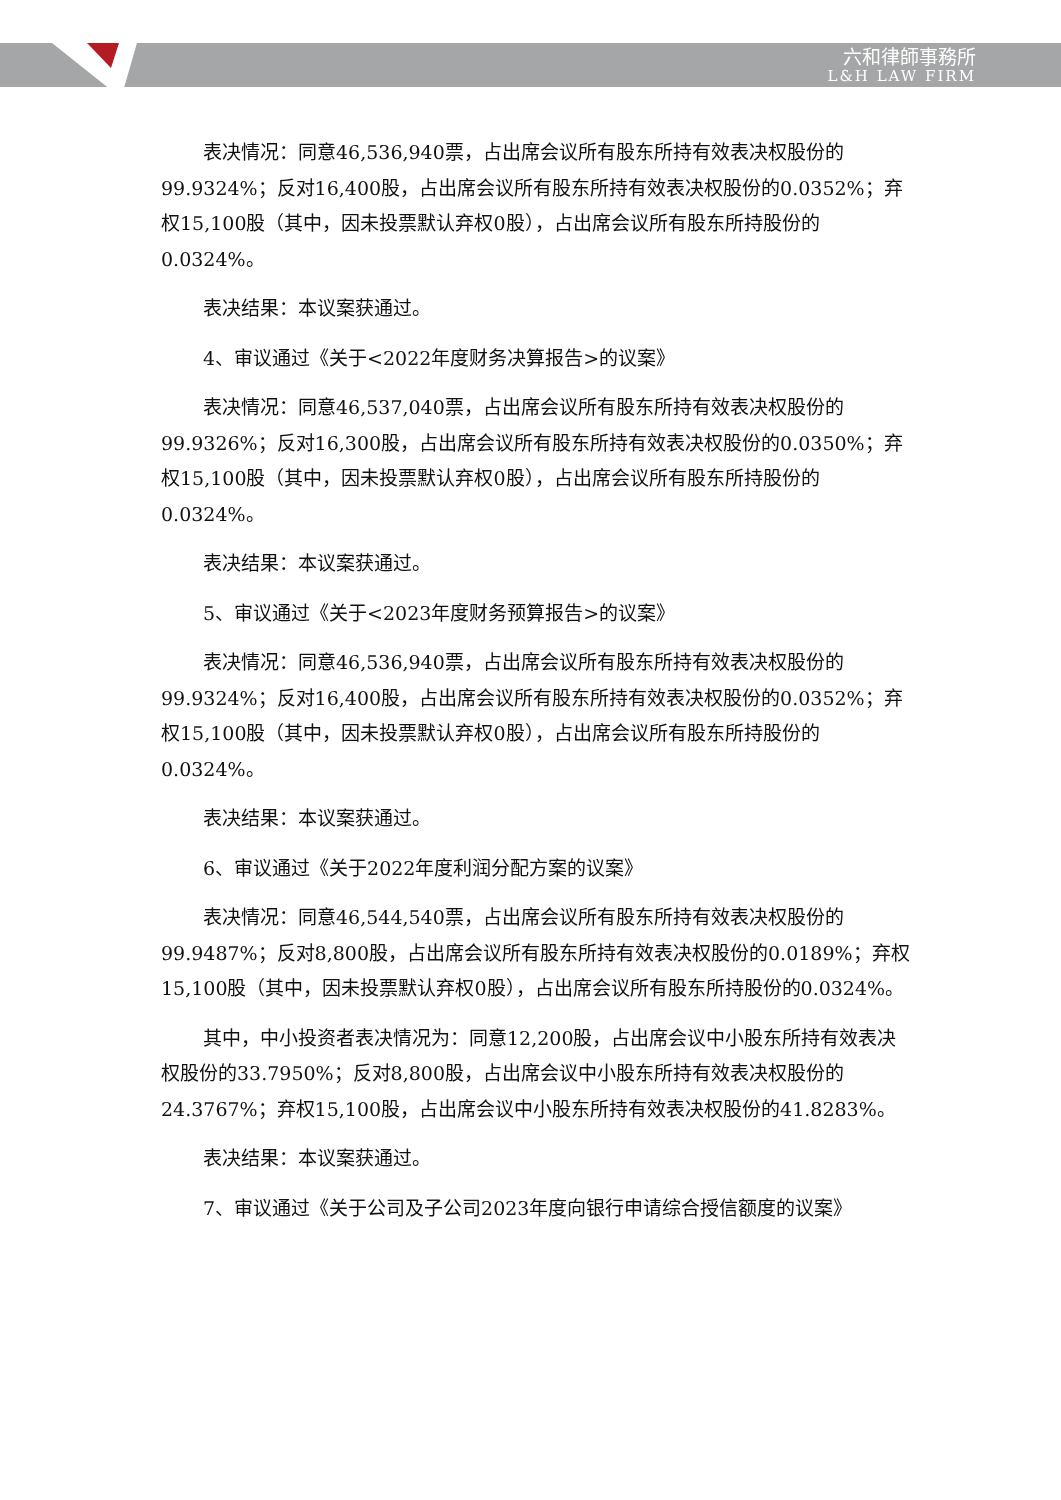六和律師事務所
L&H LAW FIRM
表决情况：同意46,536,940票，占出席会议所有股东所持有效表决权股份的99.9324%；反对16,400股，占出席会议所有股东所持有效表决权股份的0.0352%；弃权15,100股（其中，因未投票默认弃权0股），占出席会议所有股东所持股份的0.0324%。
表决结果：本议案获通过。
4、审议通过《关于<2022年度财务决算报告>的议案》
表决情况：同意46,537,040票，占出席会议所有股东所持有效表决权股份的99.9326%；反对16,300股，占出席会议所有股东所持有效表决权股份的0.0350%；弃权15,100股（其中，因未投票默认弃权0股），占出席会议所有股东所持股份的0.0324%。
表决结果：本议案获通过。
5、审议通过《关于<2023年度财务预算报告>的议案》
表决情况：同意46,536,940票，占出席会议所有股东所持有效表决权股份的99.9324%；反对16,400股，占出席会议所有股东所持有效表决权股份的0.0352%；弃权15,100股（其中，因未投票默认弃权0股），占出席会议所有股东所持股份的0.0324%。
表决结果：本议案获通过。
6、审议通过《关于2022年度利润分配方案的议案》
表决情况：同意46,544,540票，占出席会议所有股东所持有效表决权股份的99.9487%；反对8,800股，占出席会议所有股东所持有效表决权股份的0.0189%；弃权15,100股（其中，因未投票默认弃权0股），占出席会议所有股东所持股份的0.0324%。
其中，中小投资者表决情况为：同意12,200股，占出席会议中小股东所持有效表决权股份的33.7950%；反对8,800股，占出席会议中小股东所持有效表决权股份的24.3767%；弃权15,100股，占出席会议中小股东所持有效表决权股份的41.8283%。
表决结果：本议案获通过。
7、审议通过《关于公司及子公司2023年度向银行申请综合授信额度的议案》